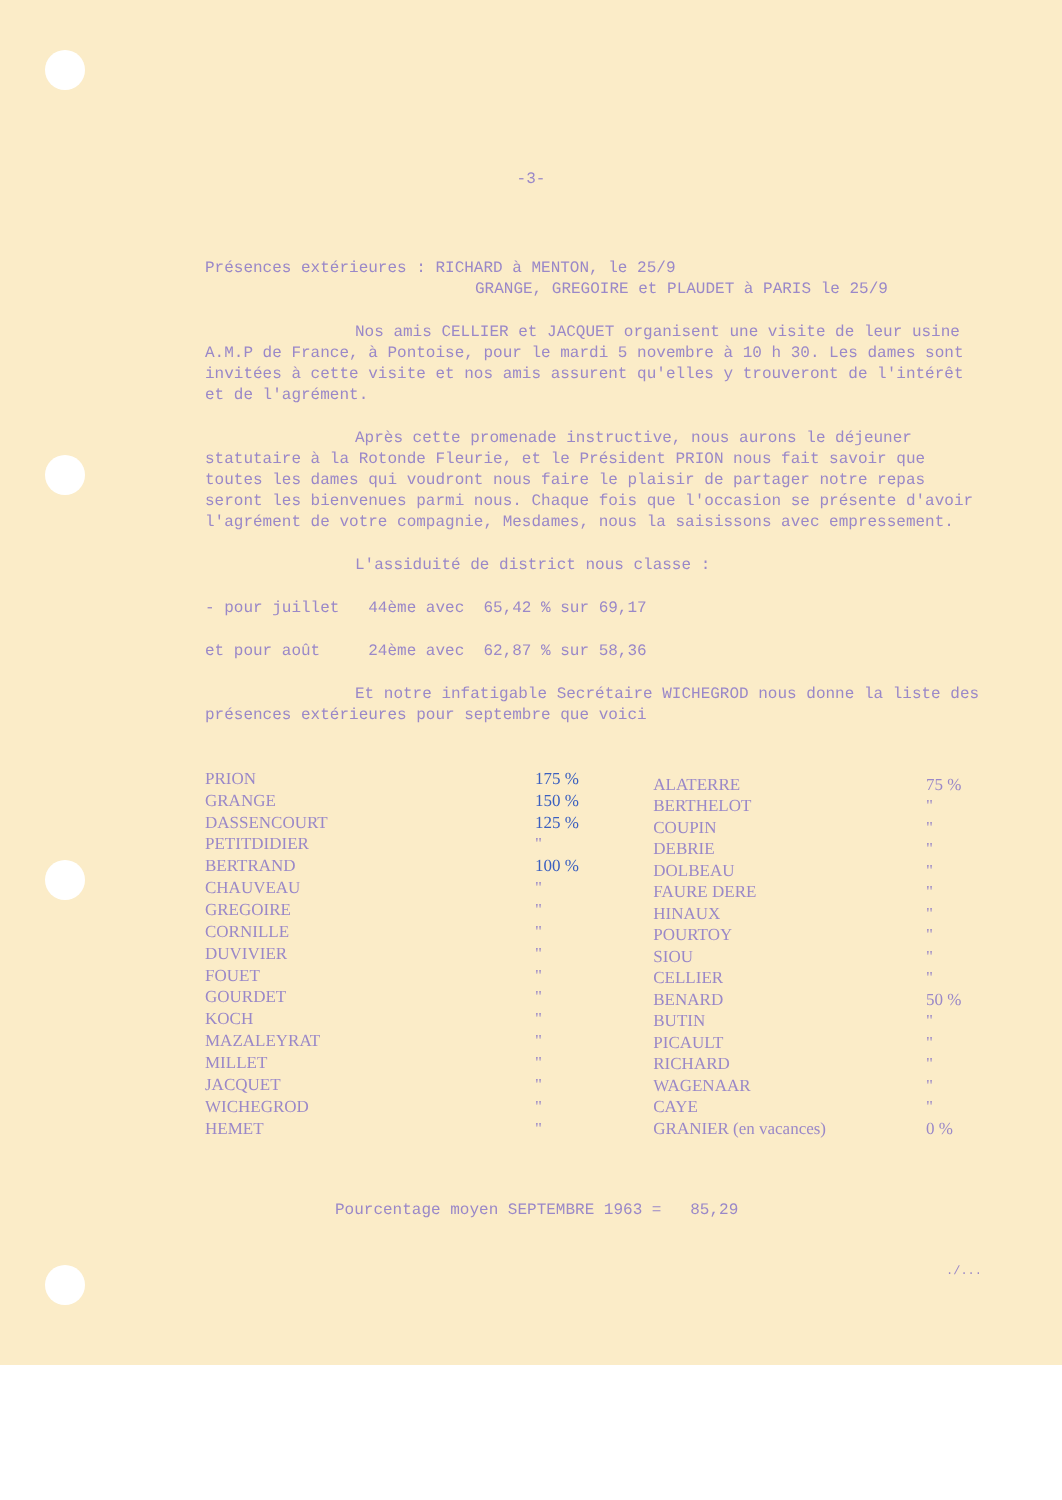-3-
Présences extérieures : RICHARD à MENTON, le 25/9
GRANGE, GREGOIRE et PLAUDET à PARIS le 25/9
Nos amis CELLIER et JACQUET organisent une visite de leur usine A.M.P de France, à Pontoise, pour le mardi 5 novembre à 10 h 30. Les dames sont invitées à cette visite et nos amis assurent qu'elles y trouveront de l'intérêt et de l'agrément.
Après cette promenade instructive, nous aurons le déjeuner statutaire à la Rotonde Fleurie, et le Président PRION nous fait savoir que toutes les dames qui voudront nous faire le plaisir de partager notre repas seront les bienvenues parmi nous. Chaque fois que l'occasion se présente d'avoir l'agrément de votre compagnie, Mesdames, nous la saisissons avec empressement.
L'assiduité de district nous classe :
- pour juillet 44ème avec 65,42 % sur 69,17
et pour août 24ème avec 62,87 % sur 58,36
Et notre infatigable Secrétaire WICHEGROD nous donne la liste des présences extérieures pour septembre que voici
| PRION | 175 % |
| GRANGE | 150 % |
| DASSENCOURT | 125 % |
| PETITDIDIER | " |
| BERTRAND | 100 % |
| CHAUVEAU | " |
| GREGOIRE | " |
| CORNILLE | " |
| DUVIVIER | " |
| FOUET | " |
| GOURDET | " |
| KOCH | " |
| MAZALEYRAT | " |
| MILLET | " |
| JACQUET | " |
| WICHEGROD | " |
| HEMET | " |
| ALATERRE | 75 % |
| BERTHELOT | " |
| COUPIN | " |
| DEBRIE | " |
| DOLBEAU | " |
| FAURE DERE | " |
| HINAUX | " |
| POURTOY | " |
| SIOU | " |
| CELLIER | " |
| BENARD | 50 % |
| BUTIN | " |
| PICAULT | " |
| RICHARD | " |
| WAGENAAR | " |
| CAYE | " |
| GRANIER (en vacances) | 0 % |
Pourcentage moyen SEPTEMBRE 1963 = 85,29
./...